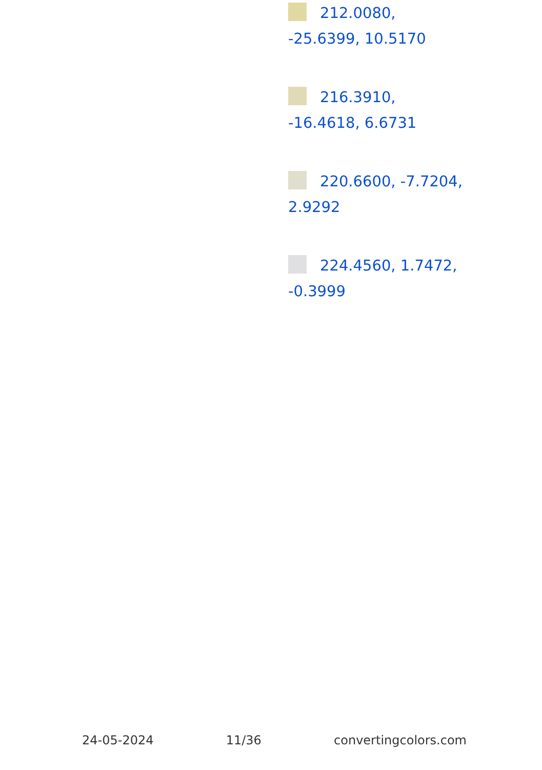212.0080, -25.6399, 10.5170
216.3910, -16.4618, 6.6731
220.6600, -7.7204, 2.9292
224.4560, 1.7472, -0.3999
24-05-2024 11/36 convertingcolors.com